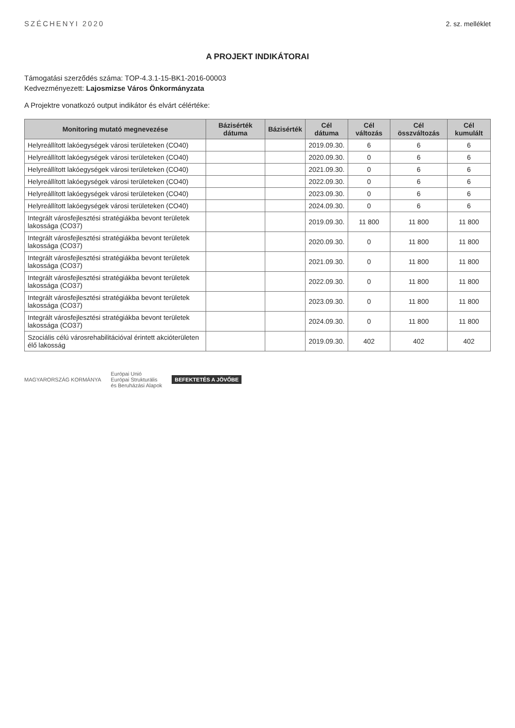SZÉCHENYI 2020 2. sz. melléklet
A PROJEKT INDIKÁTORAI
Támogatási szerződés száma: TOP-4.3.1-15-BK1-2016-00003
Kedvezményezett: Lajosmizse Város Önkormányzata
A Projektre vonatkozó output indikátor és elvárt célértéke:
| Monitoring mutató megnevezése | Bázisérték dátuma | Bázisérték | Cél dátuma | Cél változás | Cél összváltozás | Cél kumulált |
| --- | --- | --- | --- | --- | --- | --- |
| Helyreállított lakóegységek városi területeken (CO40) | | | 2019.09.30. | 6 | 6 | 6 |
| Helyreállított lakóegységek városi területeken (CO40) | | | 2020.09.30. | 0 | 6 | 6 |
| Helyreállított lakóegységek városi területeken (CO40) | | | 2021.09.30. | 0 | 6 | 6 |
| Helyreállított lakóegységek városi területeken (CO40) | | | 2022.09.30. | 0 | 6 | 6 |
| Helyreállított lakóegységek városi területeken (CO40) | | | 2023.09.30. | 0 | 6 | 6 |
| Helyreállított lakóegységek városi területeken (CO40) | | | 2024.09.30. | 0 | 6 | 6 |
| Integrált városfejlesztési stratégiákba bevont területek lakossága (CO37) | | | 2019.09.30. | 11 800 | 11 800 | 11 800 |
| Integrált városfejlesztési stratégiákba bevont területek lakossága (CO37) | | | 2020.09.30. | 0 | 11 800 | 11 800 |
| Integrált városfejlesztési stratégiákba bevont területek lakossága (CO37) | | | 2021.09.30. | 0 | 11 800 | 11 800 |
| Integrált városfejlesztési stratégiákba bevont területek lakossága (CO37) | | | 2022.09.30. | 0 | 11 800 | 11 800 |
| Integrált városfejlesztési stratégiákba bevont területek lakossága (CO37) | | | 2023.09.30. | 0 | 11 800 | 11 800 |
| Integrált városfejlesztési stratégiákba bevont területek lakossága (CO37) | | | 2024.09.30. | 0 | 11 800 | 11 800 |
| Szociális célú városrehabilitációval érintett akcióterületen élő lakosság | | | 2019.09.30. | 402 | 402 | 402 |
MAGYARORSZÁG KORMÁNYA
Európai Unió
Európai Strukturális
és Beruházási Alapok
BEFEKTETÉS A JÖVŐBE